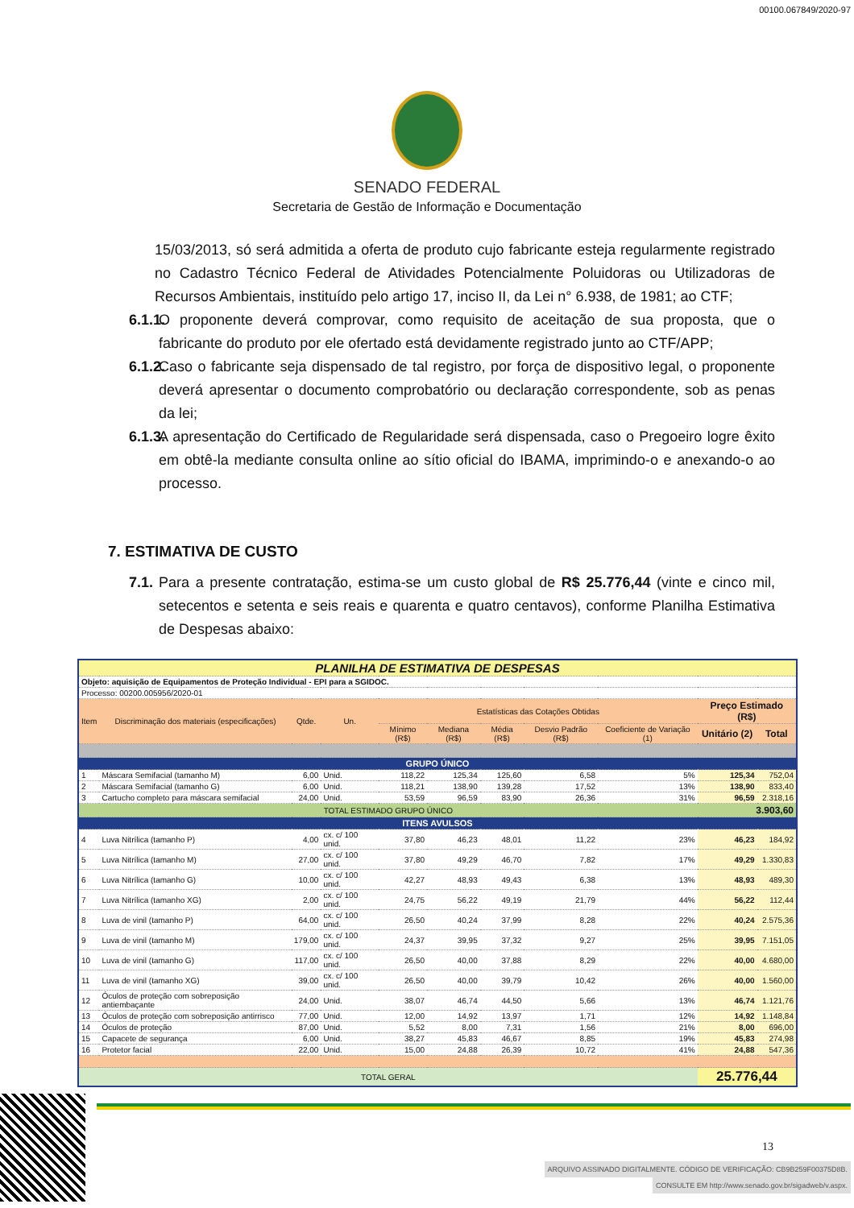00100.067849/2020-97
SENADO FEDERAL
Secretaria de Gestão de Informação e Documentação
15/03/2013, só será admitida a oferta de produto cujo fabricante esteja regularmente registrado no Cadastro Técnico Federal de Atividades Potencialmente Poluidoras ou Utilizadoras de Recursos Ambientais, instituído pelo artigo 17, inciso II, da Lei n° 6.938, de 1981; ao CTF;
6.1.1. O proponente deverá comprovar, como requisito de aceitação de sua proposta, que o fabricante do produto por ele ofertado está devidamente registrado junto ao CTF/APP;
6.1.2. Caso o fabricante seja dispensado de tal registro, por força de dispositivo legal, o proponente deverá apresentar o documento comprobatório ou declaração correspondente, sob as penas da lei;
6.1.3. A apresentação do Certificado de Regularidade será dispensada, caso o Pregoeiro logre êxito em obtê-la mediante consulta online ao sítio oficial do IBAMA, imprimindo-o e anexando-o ao processo.
7. ESTIMATIVA DE CUSTO
7.1. Para a presente contratação, estima-se um custo global de R$ 25.776,44 (vinte e cinco mil, setecentos e setenta e seis reais e quarenta e quatro centavos), conforme Planilha Estimativa de Despesas abaixo:
| PLANILHA DE ESTIMATIVA DE DESPESAS | | | | | | | | | | |
| Objeto: aquisição de Equipamentos de Proteção Individual - EPI para a SGIDOC. | | | | | | | | | | |
| Processo: 00200.005956/2020-01 | | | | | | | | | | |
| Item | Discriminação dos materiais (especificações) | Qtde. | Un. | Estatísticas das Cotações Obtidas | | | | | Preço Estimado (R$) | |
| | | | | Mínimo (R$) | Mediana (R$) | Média (R$) | Desvio Padrão (R$) | Coeficiente de Variação (1) | Unitário (2) | Total |
| GRUPO ÚNICO | | | | | | | | | | |
| 1 | Máscara Semifacial (tamanho M) | 6,00 | Unid. | 118,22 | 125,34 | 125,60 | 6,58 | 5% | 125,34 | 752,04 |
| 2 | Máscara Semifacial (tamanho G) | 6,00 | Unid. | 118,21 | 138,90 | 139,28 | 17,52 | 13% | 138,90 | 833,40 |
| 3 | Cartucho completo para máscara semifacial | 24,00 | Unid. | 53,59 | 96,59 | 83,90 | 26,36 | 31% | 96,59 | 2.318,16 |
| TOTAL ESTIMADO GRUPO ÚNICO | | | | | | | | | 3.903,60 | |
| ITENS AVULSOS | | | | | | | | | | |
| 4 | Luva Nitrílica (tamanho P) | 4,00 | cx. c/ 100 unid. | 37,80 | 46,23 | 48,01 | 11,22 | 23% | 46,23 | 184,92 |
| 5 | Luva Nitrílica (tamanho M) | 27,00 | cx. c/ 100 unid. | 37,80 | 49,29 | 46,70 | 7,82 | 17% | 49,29 | 1.330,83 |
| 6 | Luva Nitrílica (tamanho G) | 10,00 | cx. c/ 100 unid. | 42,27 | 48,93 | 49,43 | 6,38 | 13% | 48,93 | 489,30 |
| 7 | Luva Nitrílica (tamanho XG) | 2,00 | cx. c/ 100 unid. | 24,75 | 56,22 | 49,19 | 21,79 | 44% | 56,22 | 112,44 |
| 8 | Luva de vinil (tamanho P) | 64,00 | cx. c/ 100 unid. | 26,50 | 40,24 | 37,99 | 8,28 | 22% | 40,24 | 2.575,36 |
| 9 | Luva de vinil (tamanho M) | 179,00 | cx. c/ 100 unid. | 24,37 | 39,95 | 37,32 | 9,27 | 25% | 39,95 | 7.151,05 |
| 10 | Luva de vinil (tamanho G) | 117,00 | cx. c/ 100 unid. | 26,50 | 40,00 | 37,88 | 8,29 | 22% | 40,00 | 4.680,00 |
| 11 | Luva de vinil (tamanho XG) | 39,00 | cx. c/ 100 unid. | 26,50 | 40,00 | 39,79 | 10,42 | 26% | 40,00 | 1.560,00 |
| 12 | Óculos de proteção com sobreposição antiembaçante | 24,00 | Unid. | 38,07 | 46,74 | 44,50 | 5,66 | 13% | 46,74 | 1.121,76 |
| 13 | Óculos de proteção com sobreposição antirrisco | 77,00 | Unid. | 12,00 | 14,92 | 13,97 | 1,71 | 12% | 14,92 | 1.148,84 |
| 14 | Óculos de proteção | 87,00 | Unid. | 5,52 | 8,00 | 7,31 | 1,56 | 21% | 8,00 | 696,00 |
| 15 | Capacete de segurança | 6,00 | Unid. | 38,27 | 45,83 | 46,67 | 8,85 | 19% | 45,83 | 274,98 |
| 16 | Protetor facial | 22,00 | Unid. | 15,00 | 24,88 | 26,39 | 10,72 | 41% | 24,88 | 547,36 |
| TOTAL GERAL | | | | | | | | | 25.776,44 | |
13
ARQUIVO ASSINADO DIGITALMENTE. CÓDIGO DE VERIFICAÇÃO: CB9B259F00375D8B.
CONSULTE EM http://www.senado.gov.br/sigadweb/v.aspx.